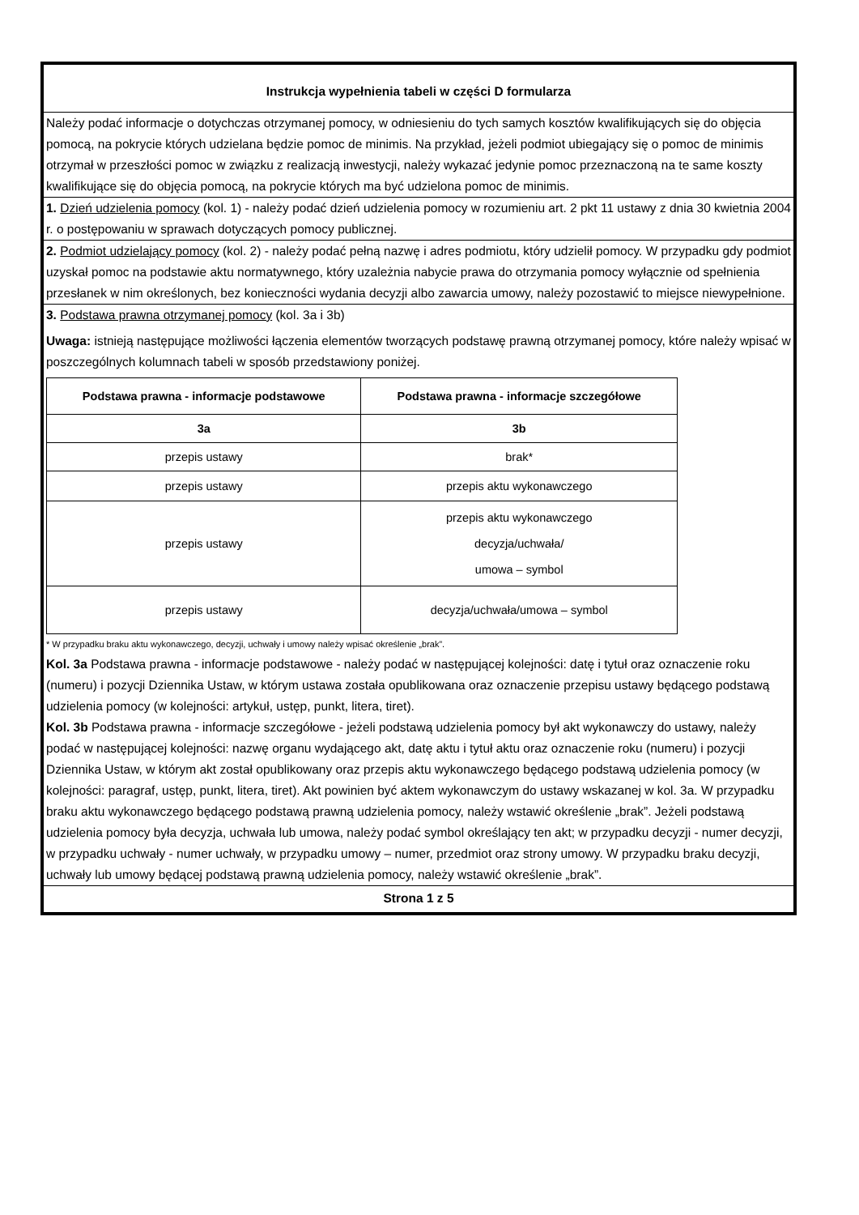Instrukcja wypełnienia tabeli w części D formularza
Należy podać informacje o dotychczas otrzymanej pomocy, w odniesieniu do tych samych kosztów kwalifikujących się do objęcia pomocą, na pokrycie których udzielana będzie pomoc de minimis. Na przykład, jeżeli podmiot ubiegający się o pomoc de minimis otrzymał w przeszłości pomoc w związku z realizacją inwestycji, należy wykazać jedynie pomoc przeznaczoną na te same koszty kwalifikujące się do objęcia pomocą, na pokrycie których ma być udzielona pomoc de minimis.
1. Dzień udzielenia pomocy (kol. 1) - należy podać dzień udzielenia pomocy w rozumieniu art. 2 pkt 11 ustawy z dnia 30 kwietnia 2004 r. o postępowaniu w sprawach dotyczących pomocy publicznej.
2. Podmiot udzielający pomocy (kol. 2) - należy podać pełną nazwę i adres podmiotu, który udzielił pomocy. W przypadku gdy podmiot uzyskał pomoc na podstawie aktu normatywnego, który uzależnia nabycie prawa do otrzymania pomocy wyłącznie od spełnienia przesłanek w nim określonych, bez konieczności wydania decyzji albo zawarcia umowy, należy pozostawić to miejsce niewypełnione.
3. Podstawa prawna otrzymanej pomocy (kol. 3a i 3b)
Uwaga: istnieją następujące możliwości łączenia elementów tworzących podstawę prawną otrzymanej pomocy, które należy wpisać w poszczególnych kolumnach tabeli w sposób przedstawiony poniżej.
| Podstawa prawna - informacje podstawowe | Podstawa prawna - informacje szczegółowe |
| --- | --- |
| 3a | 3b |
| przepis ustawy | brak* |
| przepis ustawy | przepis aktu wykonawczego |
| przepis ustawy | przepis aktu wykonawczego decyzja/uchwała/ umowa – symbol |
| przepis ustawy | decyzja/uchwała/umowa – symbol |
* W przypadku braku aktu wykonawczego, decyzji, uchwały i umowy należy wpisać określenie „brak”.
Kol. 3a Podstawa prawna - informacje podstawowe - należy podać w następującej kolejności: datę i tytuł oraz oznaczenie roku (numeru) i pozycji Dziennika Ustaw, w którym ustawa została opublikowana oraz oznaczenie przepisu ustawy będącego podstawą udzielenia pomocy (w kolejności: artykuł, ustęp, punkt, litera, tiret).
Kol. 3b Podstawa prawna - informacje szczegółowe - jeżeli podstawą udzielenia pomocy był akt wykonawczy do ustawy, należy podać w następującej kolejności: nazwę organu wydającego akt, datę aktu i tytuł aktu oraz oznaczenie roku (numeru) i pozycji Dziennika Ustaw, w którym akt został opublikowany oraz przepis aktu wykonawczego będącego podstawą udzielenia pomocy (w kolejności: paragraf, ustęp, punkt, litera, tiret). Akt powinien być aktem wykonawczym do ustawy wskazanej w kol. 3a. W przypadku braku aktu wykonawczego będącego podstawą prawną udzielenia pomocy, należy wstawić określenie „brak”. Jeżeli podstawą udzielenia pomocy była decyzja, uchwała lub umowa, należy podać symbol określający ten akt; w przypadku decyzji - numer decyzji, w przypadku uchwały - numer uchwały, w przypadku umowy – numer, przedmiot oraz strony umowy. W przypadku braku decyzji, uchwały lub umowy będącej podstawą prawną udzielenia pomocy, należy wstawić określenie „brak”.
Strona 1 z 5